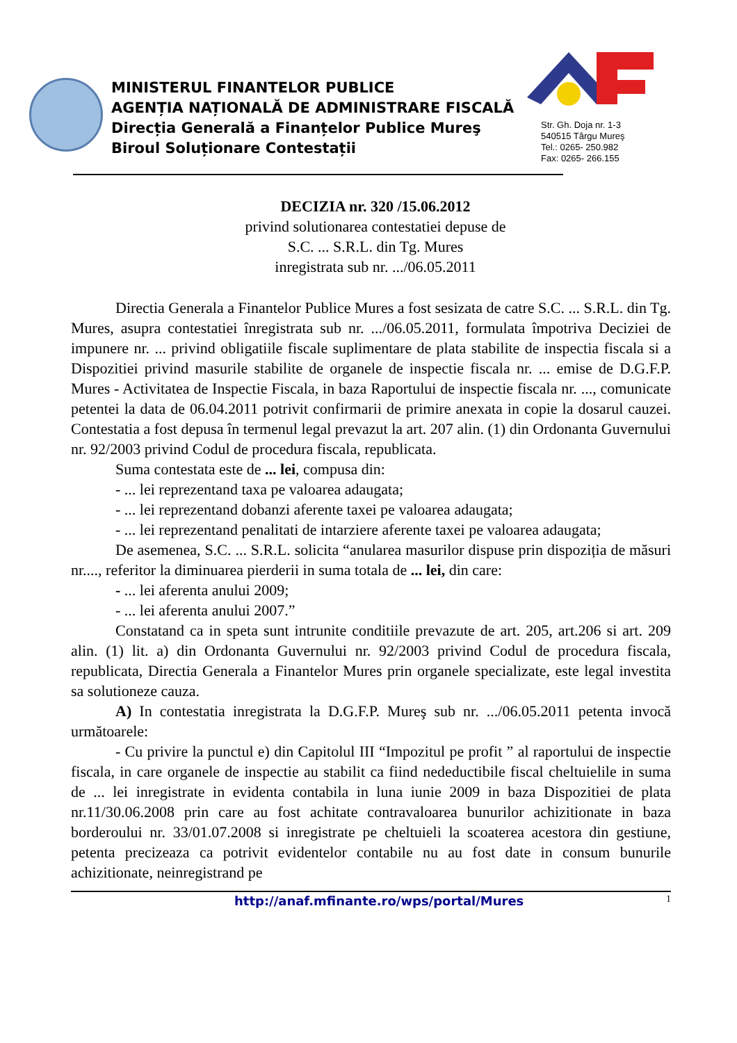MINISTERUL FINANTELOR PUBLICE
AGENȚIA NAȚIONALĂ DE ADMINISTRARE FISCALĂ
Direcția Generală a Finanțelor Publice Mureş
Biroul Soluționare Contestații
Str. Gh. Doja nr. 1-3
540515 Târgu Mureş
Tel.: 0265- 250.982
Fax: 0265- 266.155
DECIZIA nr. 320 /15.06.2012
privind solutionarea contestatiei depuse de
S.C. ... S.R.L. din Tg. Mures
inregistrata sub nr. .../06.05.2011
Directia Generala a Finantelor Publice Mures a fost sesizata de catre S.C. ... S.R.L. din Tg. Mures, asupra contestatiei înregistrata sub nr. .../06.05.2011, formulata împotriva Deciziei de impunere nr. ... privind obligatiile fiscale suplimentare de plata stabilite de inspectia fiscala si a Dispozitiei privind masurile stabilite de organele de inspectie fiscala nr. ... emise de D.G.F.P. Mures - Activitatea de Inspectie Fiscala, in baza Raportului de inspectie fiscala nr. ..., comunicate petentei la data de 06.04.2011 potrivit confirmarii de primire anexata in copie la dosarul cauzei. Contestatia a fost depusa în termenul legal prevazut la art. 207 alin. (1) din Ordonanta Guvernului nr. 92/2003 privind Codul de procedura fiscala, republicata.
Suma contestata este de ... lei, compusa din:
- ... lei reprezentand taxa pe valoarea adaugata;
- ... lei reprezentand dobanzi aferente taxei pe valoarea adaugata;
- ... lei reprezentand penalitati de intarziere aferente taxei pe valoarea adaugata;
De asemenea, S.C. ... S.R.L. solicita “anularea masurilor dispuse prin dispoziția de măsuri nr...., referitor la diminuarea pierderii in suma totala de ... lei, din care:
- ... lei aferenta anului 2009;
- ... lei aferenta anului 2007.”
Constatand ca in speta sunt intrunite conditiile prevazute de art. 205, art.206 si art. 209 alin. (1) lit. a) din Ordonanta Guvernului nr. 92/2003 privind Codul de procedura fiscala, republicata, Directia Generala a Finantelor Mures prin organele specializate, este legal investita sa solutioneze cauza.
A) In contestatia inregistrata la D.G.F.P. Mureş sub nr. .../06.05.2011 petenta invocă următoarele:
- Cu privire la punctul e) din Capitolul III “Impozitul pe profit ” al raportului de inspectie fiscala, in care organele de inspectie au stabilit ca fiind nedeductibile fiscal cheltuielile in suma de ... lei inregistrate in evidenta contabila in luna iunie 2009 in baza Dispozitiei de plata nr.11/30.06.2008 prin care au fost achitate contravaloarea bunurilor achizitionate in baza borderoului nr. 33/01.07.2008 si inregistrate pe cheltuieli la scoaterea acestora din gestiune, petenta precizeaza ca potrivit evidentelor contabile nu au fost date in consum bunurile achizitionate, neinregistrand pe
http://anaf.mfinante.ro/wps/portal/Mures 1